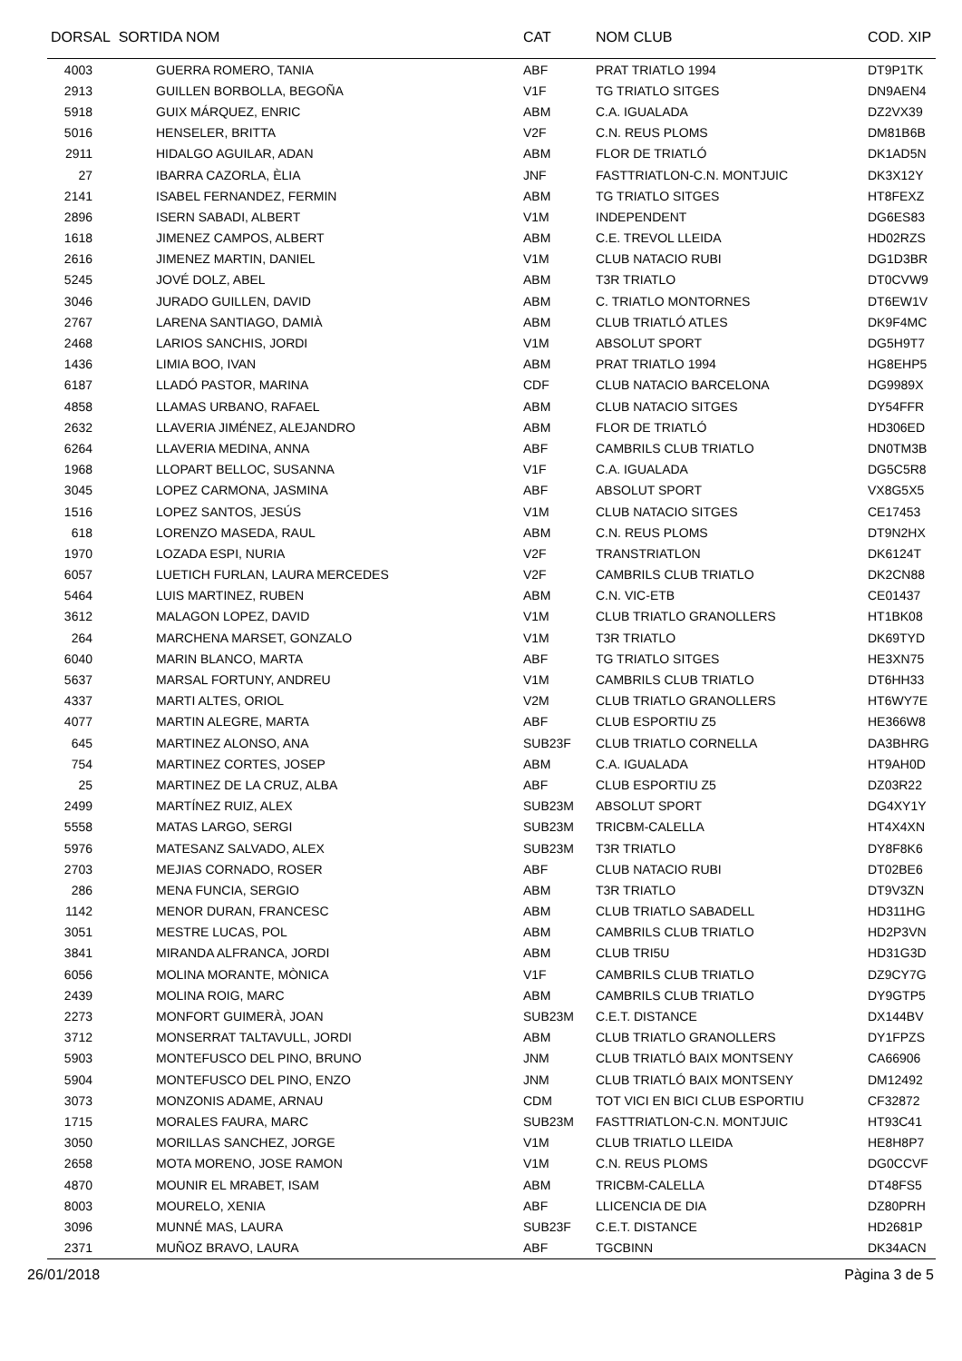| DORSAL SORTIDA NOM | | CAT | NOM CLUB | COD. XIP |
| --- | --- | --- | --- | --- |
| 4003 | GUERRA ROMERO, TANIA | ABF | PRAT TRIATLO 1994 | DT9P1TK |
| 2913 | GUILLEN BORBOLLA, BEGOÑA | V1F | TG TRIATLO SITGES | DN9AEN4 |
| 5918 | GUIX MÁRQUEZ, ENRIC | ABM | C.A. IGUALADA | DZ2VX39 |
| 5016 | HENSELER, BRITTA | V2F | C.N. REUS PLOMS | DM81B6B |
| 2911 | HIDALGO AGUILAR, ADAN | ABM | FLOR DE TRIATLÓ | DK1AD5N |
| 27 | IBARRA CAZORLA, ÈLIA | JNF | FASTTRIATLON-C.N. MONTJUIC | DK3X12Y |
| 2141 | ISABEL FERNANDEZ, FERMIN | ABM | TG TRIATLO SITGES | HT8FEXZ |
| 2896 | ISERN SABADI, ALBERT | V1M | INDEPENDENT | DG6ES83 |
| 1618 | JIMENEZ CAMPOS, ALBERT | ABM | C.E. TREVOL LLEIDA | HD02RZS |
| 2616 | JIMENEZ MARTIN, DANIEL | V1M | CLUB NATACIO RUBI | DG1D3BR |
| 5245 | JOVÉ DOLZ, ABEL | ABM | T3R TRIATLO | DT0CVW9 |
| 3046 | JURADO GUILLEN, DAVID | ABM | C. TRIATLO MONTORNES | DT6EW1V |
| 2767 | LARENA SANTIAGO, DAMIÀ | ABM | CLUB TRIATLÓ ATLES | DK9F4MC |
| 2468 | LARIOS SANCHIS, JORDI | V1M | ABSOLUT SPORT | DG5H9T7 |
| 1436 | LIMIA BOO, IVAN | ABM | PRAT TRIATLO 1994 | HG8EHP5 |
| 6187 | LLADÓ PASTOR, MARINA | CDF | CLUB NATACIO BARCELONA | DG9989X |
| 4858 | LLAMAS URBANO, RAFAEL | ABM | CLUB NATACIO SITGES | DY54FFR |
| 2632 | LLAVERIA JIMÉNEZ, ALEJANDRO | ABM | FLOR DE TRIATLÓ | HD306ED |
| 6264 | LLAVERIA MEDINA, ANNA | ABF | CAMBRILS CLUB TRIATLO | DN0TM3B |
| 1968 | LLOPART BELLOC, SUSANNA | V1F | C.A. IGUALADA | DG5C5R8 |
| 3045 | LOPEZ CARMONA, JASMINA | ABF | ABSOLUT SPORT | VX8G5X5 |
| 1516 | LOPEZ SANTOS, JESÚS | V1M | CLUB NATACIO SITGES | CE17453 |
| 618 | LORENZO MASEDA, RAUL | ABM | C.N. REUS PLOMS | DT9N2HX |
| 1970 | LOZADA ESPI, NURIA | V2F | TRANSTRIATLON | DK6124T |
| 6057 | LUETICH FURLAN, LAURA MERCEDES | V2F | CAMBRILS CLUB TRIATLO | DK2CN88 |
| 5464 | LUIS MARTINEZ, RUBEN | ABM | C.N. VIC-ETB | CE01437 |
| 3612 | MALAGON LOPEZ, DAVID | V1M | CLUB TRIATLO GRANOLLERS | HT1BK08 |
| 264 | MARCHENA MARSET, GONZALO | V1M | T3R TRIATLO | DK69TYD |
| 6040 | MARIN BLANCO, MARTA | ABF | TG TRIATLO SITGES | HE3XN75 |
| 5637 | MARSAL FORTUNY, ANDREU | V1M | CAMBRILS CLUB TRIATLO | DT6HH33 |
| 4337 | MARTI ALTES, ORIOL | V2M | CLUB TRIATLO GRANOLLERS | HT6WY7E |
| 4077 | MARTIN ALEGRE, MARTA | ABF | CLUB ESPORTIU Z5 | HE366W8 |
| 645 | MARTINEZ ALONSO, ANA | SUB23F | CLUB TRIATLO CORNELLA | DA3BHRG |
| 754 | MARTINEZ CORTES, JOSEP | ABM | C.A. IGUALADA | HT9AH0D |
| 25 | MARTINEZ DE LA CRUZ, ALBA | ABF | CLUB ESPORTIU Z5 | DZ03R22 |
| 2499 | MARTÍNEZ RUIZ, ALEX | SUB23M | ABSOLUT SPORT | DG4XY1Y |
| 5558 | MATAS LARGO, SERGI | SUB23M | TRICBM-CALELLA | HT4X4XN |
| 5976 | MATESANZ SALVADO, ALEX | SUB23M | T3R TRIATLO | DY8F8K6 |
| 2703 | MEJIAS CORNADO, ROSER | ABF | CLUB NATACIO RUBI | DT02BE6 |
| 286 | MENA FUNCIA, SERGIO | ABM | T3R TRIATLO | DT9V3ZN |
| 1142 | MENOR DURAN, FRANCESC | ABM | CLUB TRIATLO SABADELL | HD311HG |
| 3051 | MESTRE LUCAS, POL | ABM | CAMBRILS CLUB TRIATLO | HD2P3VN |
| 3841 | MIRANDA ALFRANCA, JORDI | ABM | CLUB TRI5U | HD31G3D |
| 6056 | MOLINA MORANTE, MÒNICA | V1F | CAMBRILS CLUB TRIATLO | DZ9CY7G |
| 2439 | MOLINA ROIG, MARC | ABM | CAMBRILS CLUB TRIATLO | DY9GTP5 |
| 2273 | MONFORT GUIMERÀ, JOAN | SUB23M | C.E.T. DISTANCE | DX144BV |
| 3712 | MONSERRAT TALTAVULL, JORDI | ABM | CLUB TRIATLO GRANOLLERS | DY1FPZS |
| 5903 | MONTEFUSCO DEL PINO, BRUNO | JNM | CLUB TRIATLÓ BAIX MONTSENY | CA66906 |
| 5904 | MONTEFUSCO DEL PINO, ENZO | JNM | CLUB TRIATLÓ BAIX MONTSENY | DM12492 |
| 3073 | MONZONIS ADAME, ARNAU | CDM | TOT VICI EN BICI CLUB ESPORTIU | CF32872 |
| 1715 | MORALES FAURA, MARC | SUB23M | FASTTRIATLON-C.N. MONTJUIC | HT93C41 |
| 3050 | MORILLAS SANCHEZ, JORGE | V1M | CLUB TRIATLO LLEIDA | HE8H8P7 |
| 2658 | MOTA MORENO, JOSE RAMON | V1M | C.N. REUS PLOMS | DG0CCVF |
| 4870 | MOUNIR EL MRABET, ISAM | ABM | TRICBM-CALELLA | DT48FS5 |
| 8003 | MOURELO, XENIA | ABF | LLICENCIA DE DIA | DZ80PRH |
| 3096 | MUNNÉ MAS, LAURA | SUB23F | C.E.T. DISTANCE | HD2681P |
| 2371 | MUÑOZ BRAVO, LAURA | ABF | TGCBINN | DK34ACN |
26/01/2018 Pàgina 3 de 5